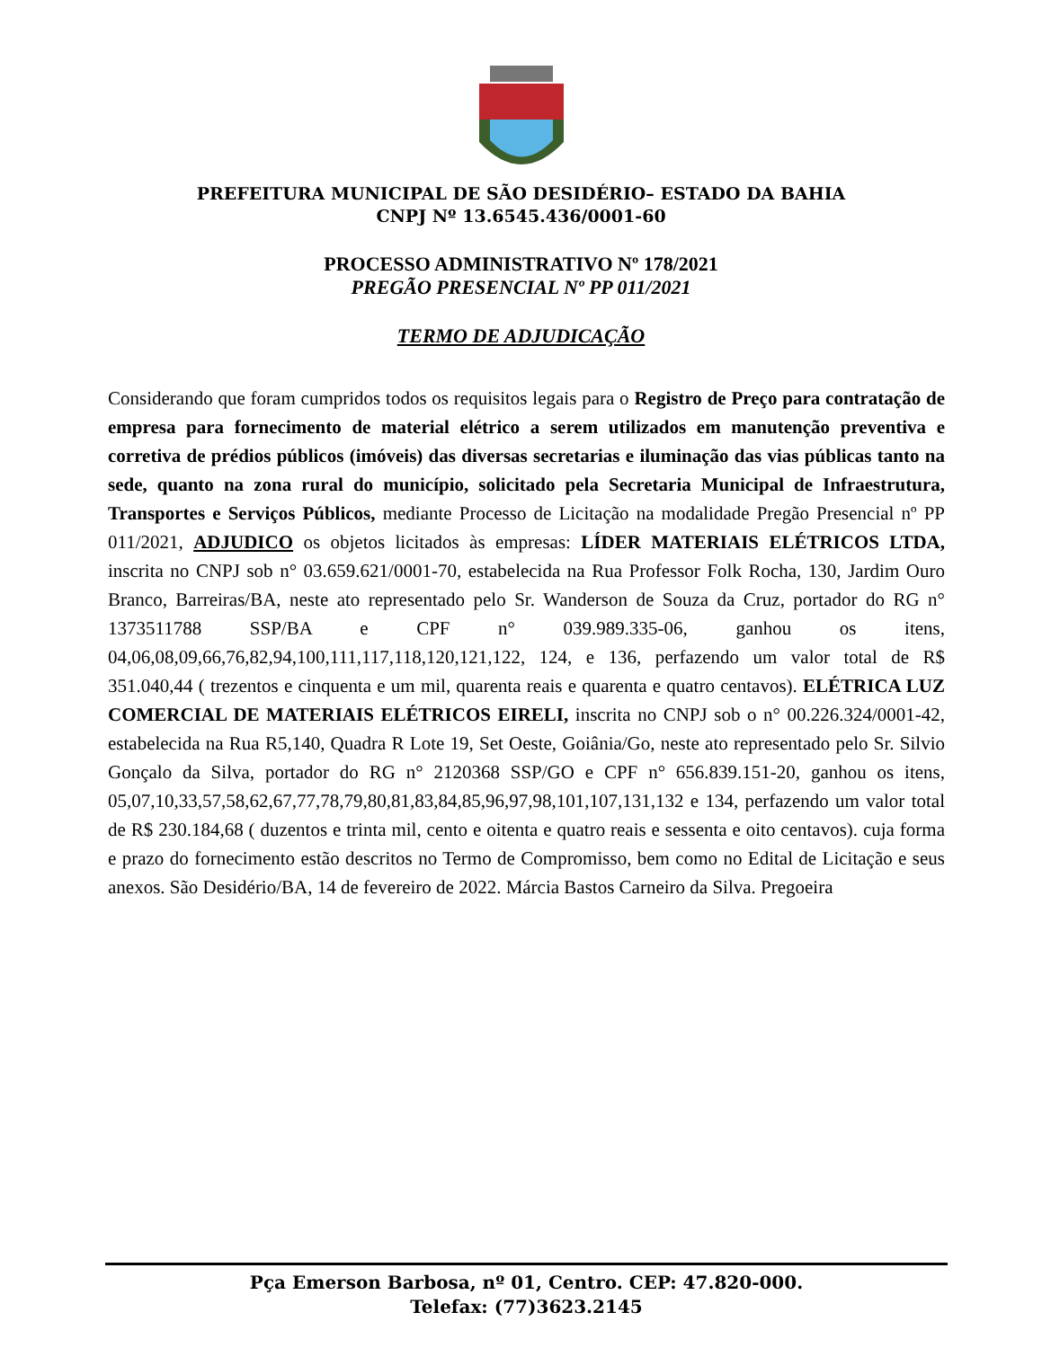PREFEITURA MUNICIPAL DE SÃO DESIDÉRIO– ESTADO DA BAHIA
CNPJ Nº 13.6545.436/0001-60
PROCESSO ADMINISTRATIVO Nº 178/2021
PREGÃO PRESENCIAL Nº PP 011/2021
TERMO DE ADJUDICAÇÃO
Considerando que foram cumpridos todos os requisitos legais para o Registro de Preço para contratação de empresa para fornecimento de material elétrico a serem utilizados em manutenção preventiva e corretiva de prédios públicos (imóveis) das diversas secretarias e iluminação das vias públicas tanto na sede, quanto na zona rural do município, solicitado pela Secretaria Municipal de Infraestrutura, Transportes e Serviços Públicos, mediante Processo de Licitação na modalidade Pregão Presencial nº PP 011/2021, ADJUDICO os objetos licitados às empresas: LÍDER MATERIAIS ELÉTRICOS LTDA, inscrita no CNPJ sob n° 03.659.621/0001-70, estabelecida na Rua Professor Folk Rocha, 130, Jardim Ouro Branco, Barreiras/BA, neste ato representado pelo Sr. Wanderson de Souza da Cruz, portador do RG n° 1373511788 SSP/BA e CPF n° 039.989.335-06, ganhou os itens, 04,06,08,09,66,76,82,94,100,111,117,118,120,121,122, 124, e 136, perfazendo um valor total de R$ 351.040,44 ( trezentos e cinquenta e um mil, quarenta reais e quarenta e quatro centavos). ELÉTRICA LUZ COMERCIAL DE MATERIAIS ELÉTRICOS EIRELI, inscrita no CNPJ sob o n° 00.226.324/0001-42, estabelecida na Rua R5,140, Quadra R Lote 19, Set Oeste, Goiânia/Go, neste ato representado pelo Sr. Silvio Gonçalo da Silva, portador do RG n° 2120368 SSP/GO e CPF n° 656.839.151-20, ganhou os itens, 05,07,10,33,57,58,62,67,77,78,79,80,81,83,84,85,96,97,98,101,107,131,132 e 134, perfazendo um valor total de R$ 230.184,68 ( duzentos e trinta mil, cento e oitenta e quatro reais e sessenta e oito centavos). cuja forma e prazo do fornecimento estão descritos no Termo de Compromisso, bem como no Edital de Licitação e seus anexos. São Desidério/BA, 14 de fevereiro de 2022. Márcia Bastos Carneiro da Silva. Pregoeira
Pça Emerson Barbosa, nº 01, Centro. CEP: 47.820-000.
Telefax: (77)3623.2145